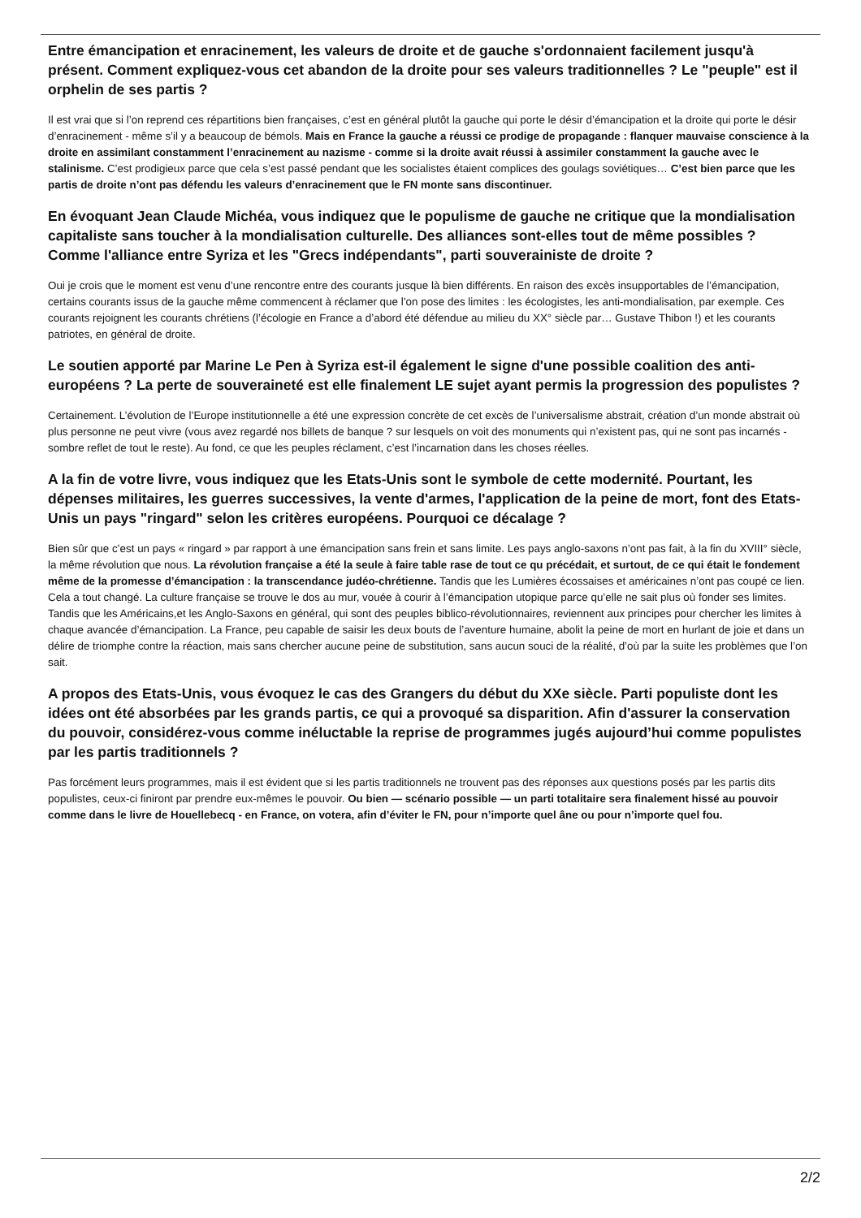Entre émancipation et enracinement, les valeurs de droite et de gauche s'ordonnaient facilement jusqu'à présent. Comment expliquez-vous cet abandon de la droite pour ses valeurs traditionnelles ? Le "peuple" est il orphelin de ses partis ?
Il est vrai que si l’on reprend ces répartitions bien françaises, c’est en général plutôt la gauche qui porte le désir d’émancipation et la droite qui porte le désir d’enracinement - même s’il y a beaucoup de bémols. Mais en France la gauche a réussi ce prodige de propagande : flanquer mauvaise conscience à la droite en assimilant constamment l’enracinement au nazisme - comme si la droite avait réussi à assimiler constamment la gauche avec le stalinisme. C’est prodigieux parce que cela s’est passé pendant que les socialistes étaient complices des goulags soviétiques… C’est bien parce que les partis de droite n’ont pas défendu les valeurs d’enracinement que le FN monte sans discontinuer.
En évoquant Jean Claude Michéa, vous indiquez que le populisme de gauche ne critique que la mondialisation capitaliste sans toucher à la mondialisation culturelle. Des alliances sont-elles tout de même possibles ? Comme l'alliance entre Syriza et les "Grecs indépendants", parti souverainiste de droite ?
Oui je crois que le moment est venu d’une rencontre entre des courants jusque là bien différents. En raison des excès insupportables de l’émancipation, certains courants issus de la gauche même commencent à réclamer que l’on pose des limites : les écologistes, les anti-mondialisation, par exemple. Ces courants rejoignent les courants chrétiens (l’écologie en France a d’abord été défendue au milieu du XX° siècle par… Gustave Thibon !) et les courants patriotes, en général de droite.
Le soutien apporté par Marine Le Pen à Syriza est-il également le signe d'une possible coalition des anti-européens ? La perte de souveraineté est elle finalement LE sujet ayant permis la progression des populistes ?
Certainement. L’évolution de l’Europe institutionnelle a été une expression concrète de cet excès de l’universalisme abstrait, création d’un monde abstrait où plus personne ne peut vivre (vous avez regardé nos billets de banque ? sur lesquels on voit des monuments qui n’existent pas, qui ne sont pas incarnés - sombre reflet de tout le reste). Au fond, ce que les peuples réclament, c’est l’incarnation dans les choses réelles.
A la fin de votre livre, vous indiquez que les Etats-Unis sont le symbole de cette modernité. Pourtant, les dépenses militaires, les guerres successives, la vente d'armes, l'application de la peine de mort, font des Etats-Unis un pays "ringard" selon les critères européens. Pourquoi ce décalage ?
Bien sûr que c’est un pays « ringard » par rapport à une émancipation sans frein et sans limite. Les pays anglo-saxons n’ont pas fait, à la fin du XVIII° siècle, la même révolution que nous. La révolution française a été la seule à faire table rase de tout ce qu précédait, et surtout, de ce qui était le fondement même de la promesse d’émancipation : la transcendance judéo-chrétienne. Tandis que les Lumières écossaises et américaines n’ont pas coupé ce lien. Cela a tout changé. La culture française se trouve le dos au mur, vouée à courir à l’émancipation utopique parce qu’elle ne sait plus où fonder ses limites. Tandis que les Américains,et les Anglo-Saxons en général, qui sont des peuples biblico-révolutionnaires, reviennent aux principes pour chercher les limites à chaque avancée d’émancipation. La France, peu capable de saisir les deux bouts de l’aventure humaine, abolit la peine de mort en hurlant de joie et dans un délire de triomphe contre la réaction, mais sans chercher aucune peine de substitution, sans aucun souci de la réalité, d’où par la suite les problèmes que l’on sait.
A propos des Etats-Unis, vous évoquez le cas des Grangers du début du XXe siècle. Parti populiste dont les idées ont été absorbées par les grands partis, ce qui a provoqué sa disparition. Afin d'assurer la conservation du pouvoir, considérez-vous comme inéluctable la reprise de programmes jugés aujourd’hui comme populistes par les partis traditionnels ?
Pas forcément leurs programmes, mais il est évident que si les partis traditionnels ne trouvent pas des réponses aux questions posés par les partis dits populistes, ceux-ci finiront par prendre eux-mêmes le pouvoir. Ou bien — scénario possible — un parti totalitaire sera finalement hissé au pouvoir comme dans le livre de Houellebecq - en France, on votera, afin d’éviter le FN, pour n’importe quel âne ou pour n’importe quel fou.
2/2